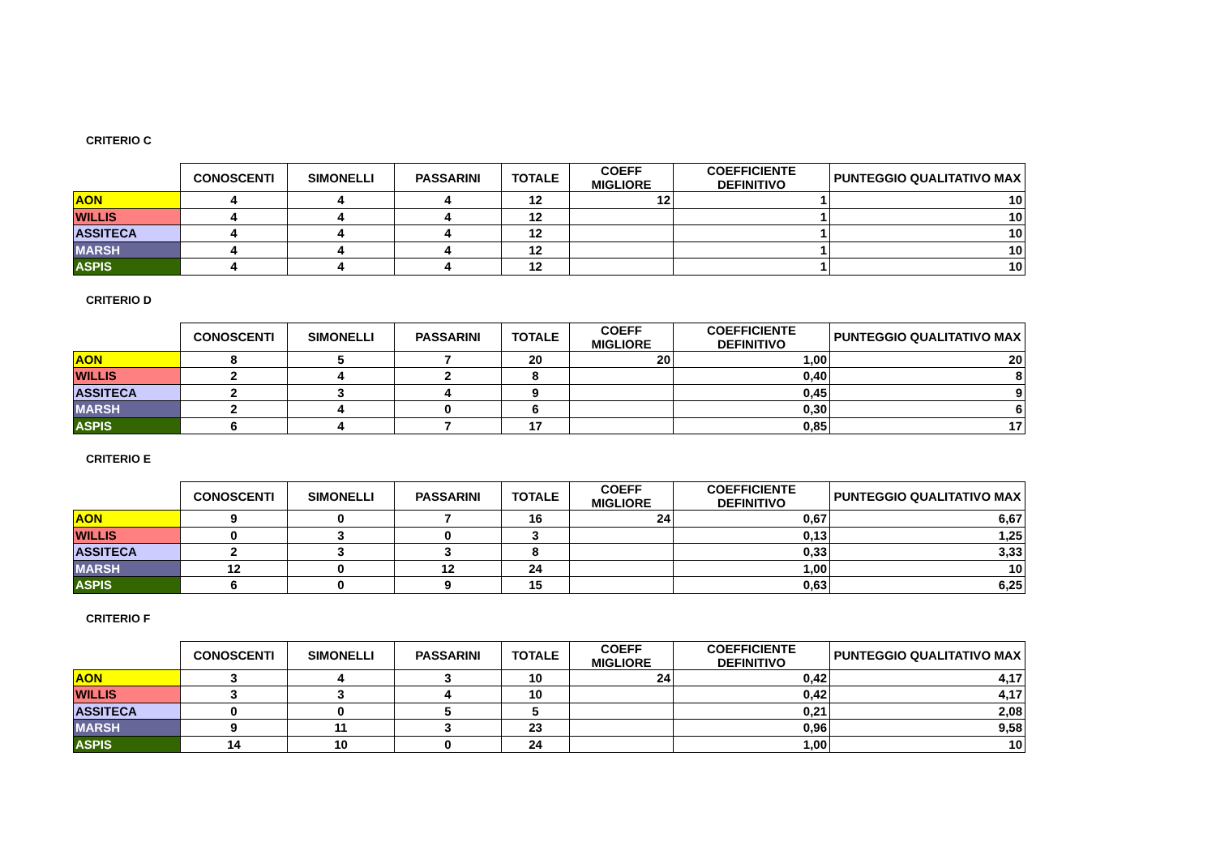CRITERIO C
| | CONOSCENTI | SIMONELLI | PASSARINI | TOTALE | COEFF MIGLIORE | COEFFICIENTE DEFINITIVO | PUNTEGGIO QUALITATIVO MAX |
| --- | --- | --- | --- | --- | --- | --- | --- |
| AON | 4 | 4 | 4 | 12 | 12 | 1 | 10 |
| WILLIS | 4 | 4 | 4 | 12 | | 1 | 10 |
| ASSITECA | 4 | 4 | 4 | 12 | | 1 | 10 |
| MARSH | 4 | 4 | 4 | 12 | | 1 | 10 |
| ASPIS | 4 | 4 | 4 | 12 | | 1 | 10 |
CRITERIO D
| | CONOSCENTI | SIMONELLI | PASSARINI | TOTALE | COEFF MIGLIORE | COEFFICIENTE DEFINITIVO | PUNTEGGIO QUALITATIVO MAX |
| --- | --- | --- | --- | --- | --- | --- | --- |
| AON | 8 | 5 | 7 | 20 | 20 | 1,00 | 20 |
| WILLIS | 2 | 4 | 2 | 8 | | 0,40 | 8 |
| ASSITECA | 2 | 3 | 4 | 9 | | 0,45 | 9 |
| MARSH | 2 | 4 | 0 | 6 | | 0,30 | 6 |
| ASPIS | 6 | 4 | 7 | 17 | | 0,85 | 17 |
CRITERIO E
| | CONOSCENTI | SIMONELLI | PASSARINI | TOTALE | COEFF MIGLIORE | COEFFICIENTE DEFINITIVO | PUNTEGGIO QUALITATIVO MAX |
| --- | --- | --- | --- | --- | --- | --- | --- |
| AON | 9 | 0 | 7 | 16 | 24 | 0,67 | 6,67 |
| WILLIS | 0 | 3 | 0 | 3 | | 0,13 | 1,25 |
| ASSITECA | 2 | 3 | 3 | 8 | | 0,33 | 3,33 |
| MARSH | 12 | 0 | 12 | 24 | | 1,00 | 10 |
| ASPIS | 6 | 0 | 9 | 15 | | 0,63 | 6,25 |
CRITERIO F
| | CONOSCENTI | SIMONELLI | PASSARINI | TOTALE | COEFF MIGLIORE | COEFFICIENTE DEFINITIVO | PUNTEGGIO QUALITATIVO MAX |
| --- | --- | --- | --- | --- | --- | --- | --- |
| AON | 3 | 4 | 3 | 10 | 24 | 0,42 | 4,17 |
| WILLIS | 3 | 3 | 4 | 10 | | 0,42 | 4,17 |
| ASSITECA | 0 | 0 | 5 | 5 | | 0,21 | 2,08 |
| MARSH | 9 | 11 | 3 | 23 | | 0,96 | 9,58 |
| ASPIS | 14 | 10 | 0 | 24 | | 1,00 | 10 |